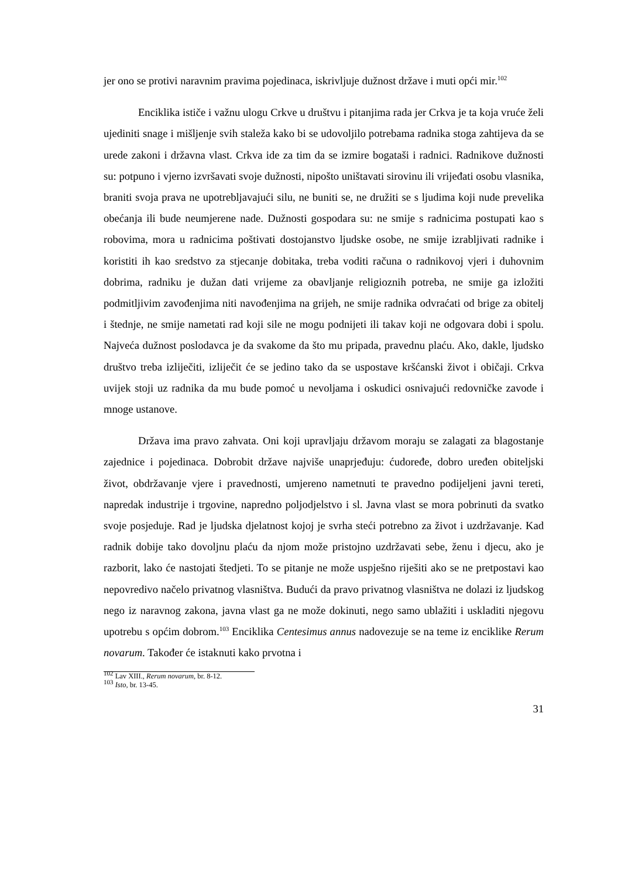jer ono se protivi naravnim pravima pojedinaca, iskrivljuje dužnost države i muti opći mir.<sup>102</sup>
Enciklika ističe i važnu ulogu Crkve u društvu i pitanjima rada jer Crkva je ta koja vruće želi ujediniti snage i mišljenje svih staleža kako bi se udovoljilo potrebama radnika stoga zahtijeva da se urede zakoni i državna vlast. Crkva ide za tim da se izmire bogataši i radnici. Radnikove dužnosti su: potpuno i vjerno izvršavati svoje dužnosti, nipošto uništavati sirovinu ili vrijeđati osobu vlasnika, braniti svoja prava ne upotrebljavajući silu, ne buniti se, ne družiti se s ljudima koji nude prevelika obećanja ili bude neumjerene nade. Dužnosti gospodara su: ne smije s radnicima postupati kao s robovima, mora u radnicima poštivati dostojanstvo ljudske osobe, ne smije izrabljivati radnike i koristiti ih kao sredstvo za stjecanje dobitaka, treba voditi računa o radnikovoj vjeri i duhovnim dobrima, radniku je dužan dati vrijeme za obavljanje religioznih potreba, ne smije ga izložiti podmitljivim zavođenjima niti navođenjima na grijeh, ne smije radnika odvraćati od brige za obitelj i štednje, ne smije nametati rad koji sile ne mogu podnijeti ili takav koji ne odgovara dobi i spolu. Najveća dužnost poslodavca je da svakome da što mu pripada, pravednu plaću. Ako, dakle, ljudsko društvo treba izliječiti, izliječit će se jedino tako da se uspostave kršćanski život i običaji. Crkva uvijek stoji uz radnika da mu bude pomoć u nevoljama i oskudici osnivajući redovničke zavode i mnoge ustanove.
Država ima pravo zahvata. Oni koji upravljaju državom moraju se zalagati za blagostanje zajednice i pojedinaca. Dobrobit države najviše unaprjeđuju: ćudoređe, dobro uređen obiteljski život, obdržavanje vjere i pravednosti, umjereno nametnuti te pravedno podijeljeni javni tereti, napredak industrije i trgovine, napredno poljodjelstvo i sl. Javna vlast se mora pobrinuti da svatko svoje posjeduje. Rad je ljudska djelatnost kojoj je svrha steći potrebno za život i uzdržavanje. Kad radnik dobije tako dovoljnu plaću da njom može pristojno uzdržavati sebe, ženu i djecu, ako je razborit, lako će nastojati štedjeti. To se pitanje ne može uspješno riješiti ako se ne pretpostavi kao nepovredivo načelo privatnog vlasništva. Budući da pravo privatnog vlasništva ne dolazi iz ljudskog nego iz naravnog zakona, javna vlast ga ne može dokinuti, nego samo ublažiti i uskladiti njegovu upotrebu s općim dobrom.<sup>103</sup> Enciklika Centesimus annus nadovezuje se na teme iz enciklike Rerum novarum. Također će istaknuti kako prvotna i
<sup>102</sup> Lav XIII., Rerum novarum, br. 8-12.
<sup>103</sup> Isto, br. 13-45.
31